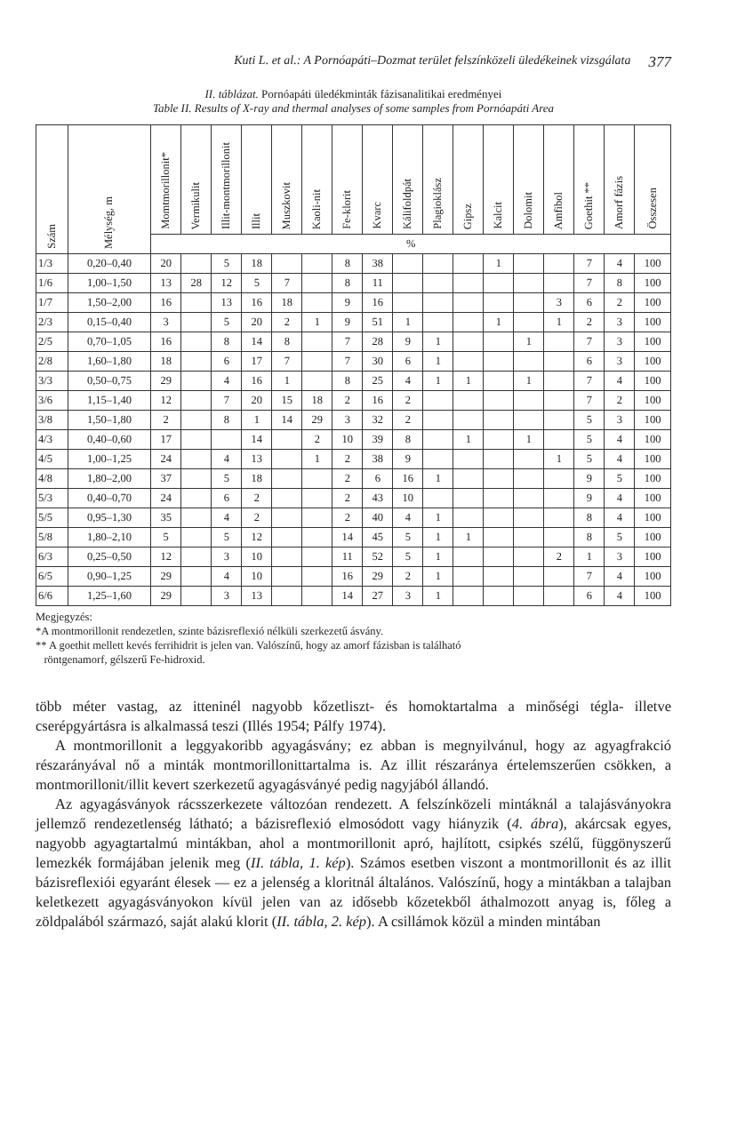Kuti L. et al.: A Pornóapáti–Dozmat terület felszínközeli üledékeinek vizsgálata 377
II. táblázat. Pornóapáti üledékminták fázisanalitikai eredményei
Table II. Results of X-ray and thermal analyses of some samples from Pornóapáti Area
| Szám | Mélység, m | Momtmorillonit* | Vermikulit | Illit-montmorillonit | Illit | Muszkovit | Kaoli-nit | Fe-klorit | Kvarc | Kálifoldpát | Plagioklász | Gipsz | Kalcit | Dolomit | Amfibol | Goethit ** | Amorf fázis | Összesen |
| --- | --- | --- | --- | --- | --- | --- | --- | --- | --- | --- | --- | --- | --- | --- | --- | --- | --- | --- |
| | | % | | | | | | | | | | | | | | | | |
| 1/3 | 0,20–0,40 | 20 | | 5 | 18 | | | 8 | 38 | | | | 1 | | | 7 | 4 | 100 |
| 1/6 | 1,00–1,50 | 13 | 28 | 12 | 5 | 7 | | 8 | 11 | | | | | | | 7 | 8 | 100 |
| 1/7 | 1,50–2,00 | 16 | | 13 | 16 | 18 | | 9 | 16 | | | | | | 3 | 6 | 2 | 100 |
| 2/3 | 0,15–0,40 | 3 | | 5 | 20 | 2 | 1 | 9 | 51 | 1 | | | 1 | | 1 | 2 | 3 | 100 |
| 2/5 | 0,70–1,05 | 16 | | 8 | 14 | 8 | | 7 | 28 | 9 | 1 | | | 1 | | 7 | 3 | 100 |
| 2/8 | 1,60–1,80 | 18 | | 6 | 17 | 7 | | 7 | 30 | 6 | 1 | | | | | 6 | 3 | 100 |
| 3/3 | 0,50–0,75 | 29 | | 4 | 16 | 1 | | 8 | 25 | 4 | 1 | 1 | | 1 | | 7 | 4 | 100 |
| 3/6 | 1,15–1,40 | 12 | | 7 | 20 | 15 | 18 | 2 | 16 | 2 | | | | | | 7 | 2 | 100 |
| 3/8 | 1,50–1,80 | 2 | | 8 | 1 | 14 | 29 | 3 | 32 | 2 | | | | | | 5 | 3 | 100 |
| 4/3 | 0,40–0,60 | 17 | | | 14 | | 2 | 10 | 39 | 8 | | 1 | | 1 | | 5 | 4 | 100 |
| 4/5 | 1,00–1,25 | 24 | | 4 | 13 | | 1 | 2 | 38 | 9 | | | | | 1 | 5 | 4 | 100 |
| 4/8 | 1,80–2,00 | 37 | | 5 | 18 | | | 2 | 6 | 16 | 1 | | | | | 9 | 5 | 100 |
| 5/3 | 0,40–0,70 | 24 | | 6 | 2 | | | 2 | 43 | 10 | | | | | | 9 | 4 | 100 |
| 5/5 | 0,95–1,30 | 35 | | 4 | 2 | | | 2 | 40 | 4 | 1 | | | | | 8 | 4 | 100 |
| 5/8 | 1,80–2,10 | 5 | | 5 | 12 | | | 14 | 45 | 5 | 1 | 1 | | | | 8 | 5 | 100 |
| 6/3 | 0,25–0,50 | 12 | | 3 | 10 | | | 11 | 52 | 5 | 1 | | | | 2 | 1 | 3 | 100 |
| 6/5 | 0,90–1,25 | 29 | | 4 | 10 | | | 16 | 29 | 2 | 1 | | | | | 7 | 4 | 100 |
| 6/6 | 1,25–1,60 | 29 | | 3 | 13 | | | 14 | 27 | 3 | 1 | | | | | 6 | 4 | 100 |
Megjegyzés:
*A montmorillonit rendezetlen, szinte bázisreflexió nélküli szerkezetű ásvány.
** A goethit mellett kevés ferrihidrit is jelen van. Valószínű, hogy az amorf fázisban is található
röntgenamorf, gélszerű Fe-hidroxid.
több méter vastag, az itteninél nagyobb kőzetliszt- és homoktartalma a minőségi tégla- illetve cserépgyártásra is alkalmassá teszi (Illés 1954; Pálfy 1974).
A montmorillonit a leggyakoribb agyagásvány; ez abban is megnyilvánul, hogy az agyagfrakció részarányával nő a minták montmorillonittartalma is. Az illit részaránya értelemszerűen csökken, a montmorillonit/illit kevert szerkezetű agyagásványé pedig nagyjából állandó.
Az agyagásványok rácsszerkezete változóan rendezett. A felszínközeli mintáknál a talajásványokra jellemző rendezetlenség látható; a bázisreflexió elmosódott vagy hiányzik (4. ábra), akárcsak egyes, nagyobb agyagtartalmú mintákban, ahol a montmorillonit apró, hajlított, csipkés szélű, függönyszerű lemezkék formájában jelenik meg (II. tábla, 1. kép). Számos esetben viszont a montmorillonit és az illit bázisreflexiói egyaránt élesek — ez a jelenség a kloritnál általános. Valószínű, hogy a mintákban a talajban keletkezett agyagásványokon kívül jelen van az idősebb kőzetekből áthalmozott anyag is, főleg a zöldpalából származó, saját alakú klorit (II. tábla, 2. kép). A csillámok közül a minden mintában